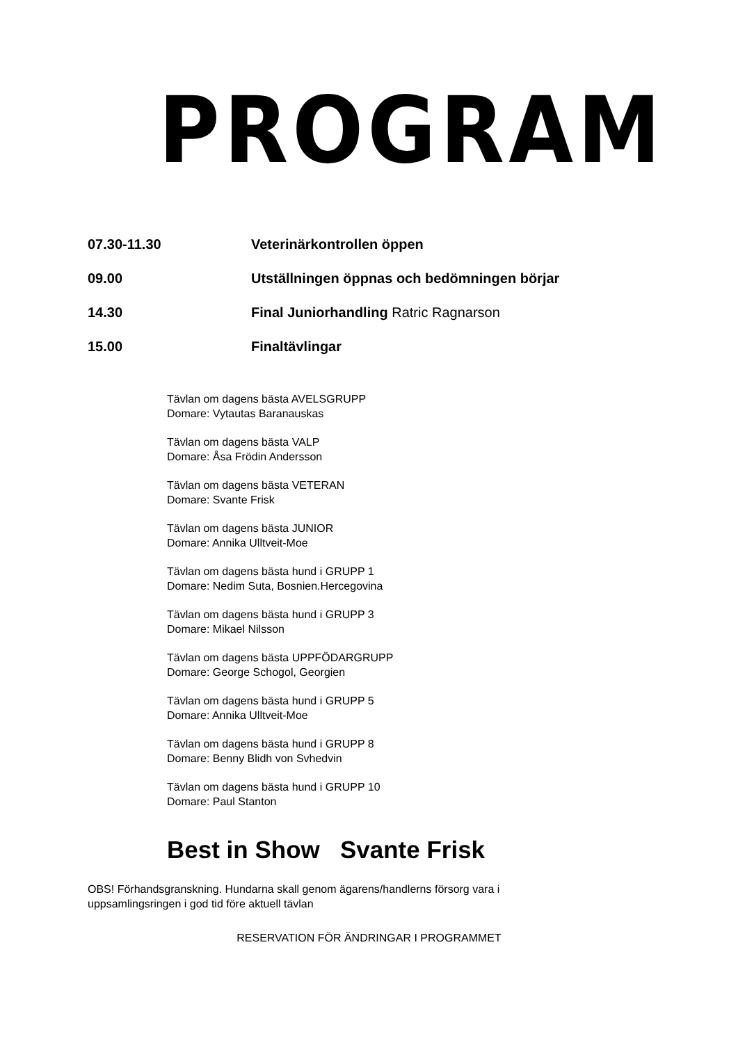PROGRAM
07.30-11.30 Veterinärkontrollen öppen
09.00 Utställningen öppnas och bedömningen börjar
14.30 Final Juniorhandling Ratric Ragnarson
15.00 Finaltävlingar
Tävlan om dagens bästa AVELSGRUPP
Domare: Vytautas Baranauskas
Tävlan om dagens bästa VALP
Domare: Åsa Frödin Andersson
Tävlan om dagens bästa VETERAN
Domare: Svante Frisk
Tävlan om dagens bästa JUNIOR
Domare: Annika Ulltveit-Moe
Tävlan om dagens bästa hund i GRUPP 1
Domare: Nedim Suta, Bosnien.Hercegovina
Tävlan om dagens bästa hund i GRUPP 3
Domare: Mikael Nilsson
Tävlan om dagens bästa UPPFÖDARGRUPP
Domare: George Schogol, Georgien
Tävlan om dagens bästa hund i GRUPP 5
Domare: Annika Ulltveit-Moe
Tävlan om dagens bästa hund i GRUPP 8
Domare: Benny Blidh von Svhedvin
Tävlan om dagens bästa hund i GRUPP 10
Domare: Paul Stanton
Best in Show Svante Frisk
OBS! Förhandsgranskning. Hundarna skall genom ägarens/handlerns försorg vara i uppsamlingsringen i god tid före aktuell tävlan
RESERVATION FÖR ÄNDRINGAR I PROGRAMMET